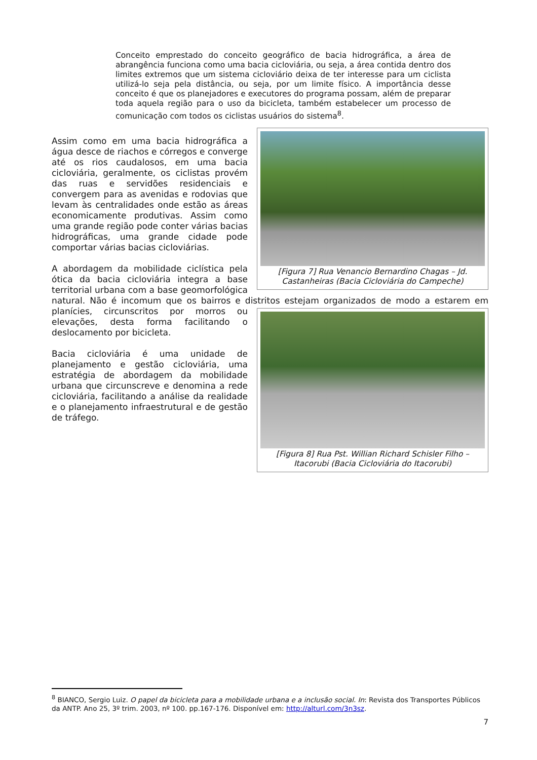Conceito emprestado do conceito geográfico de bacia hidrográfica, a área de abrangência funciona como uma bacia cicloviária, ou seja, a área contida dentro dos limites extremos que um sistema cicloviário deixa de ter interesse para um ciclista utilizá-lo seja pela distância, ou seja, por um limite físico. A importância desse conceito é que os planejadores e executores do programa possam, além de preparar toda aquela região para o uso da bicicleta, também estabelecer um processo de comunicação com todos os ciclistas usuários do sistema<sup>8</sup>.
[Figura 7] Rua Venancio Bernardino Chagas – Jd. Castanheiras (Bacia Cicloviária do Campeche)
Assim como em uma bacia hidrográfica a água desce de riachos e córregos e converge até os rios caudalosos, em uma bacia cicloviária, geralmente, os ciclistas provém das ruas e servidões residenciais e convergem para as avenidas e rodovias que levam às centralidades onde estão as áreas economicamente produtivas. Assim como uma grande região pode conter várias bacias hidrográficas, uma grande cidade pode comportar várias bacias cicloviárias.
A abordagem da mobilidade ciclística pela ótica da bacia cicloviária integra a base territorial urbana com a base geomorfológica natural. Não é incomum que os bairros e distritos estejam organizados de modo a [Figura 8] Rua Pst. Willian Richard Schisler Filho – Itacorubi (Bacia Cicloviária do Itacorubi) estarem em planícies, circunscritos por morros ou elevações, desta forma facilitando o deslocamento por bicicleta.
Bacia cicloviária é uma unidade de planejamento e gestão cicloviária, uma estratégia de abordagem da mobilidade urbana que circunscreve e denomina a rede cicloviária, facilitando a análise da realidade e o planejamento infraestrutural e de gestão de tráfego.
<sup>8</sup> BIANCO, Sergio Luiz. O papel da bicicleta para a mobilidade urbana e a inclusão social. In: Revista dos Transportes Públicos da ANTP. Ano 25, 3º trim. 2003, nº 100. pp.167-176. Disponível em: http://alturl.com/3n3sz.
7